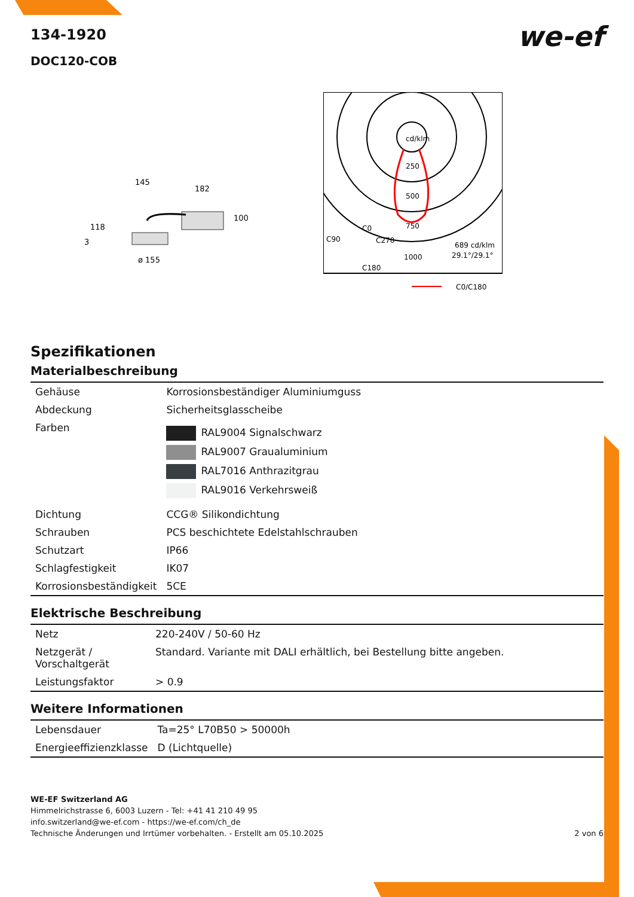we-ef
134-1920
DOC120-COB
145
182
118
3
100
ø 155
cd/klm
250
500
750
1000
C90
C0
C270
C180
689 cd/klm
29.1°/29.1°
C0/C180
Spezifikationen
Materialbeschreibung
| Gehäuse | Korrosionsbeständiger Aluminiumguss |
| Abdeckung | Sicherheitsglasscheibe |
| Farben | RAL9004 Signalschwarz RAL9007 Graualuminium RAL7016 Anthrazitgrau RAL9016 Verkehrsweiß |
| Dichtung | CCG® Silikondichtung |
| Schrauben | PCS beschichtete Edelstahlschrauben |
| Schutzart | IP66 |
| Schlagfestigkeit | IK07 |
| Korrosionsbeständigkeit | 5CE |
Elektrische Beschreibung
| Netz | 220-240V / 50-60 Hz |
| Netzgerät / Vorschaltgerät | Standard. Variante mit DALI erhältlich, bei Bestellung bitte angeben. |
| Leistungsfaktor | > 0.9 |
Weitere Informationen
| Lebensdauer | Ta=25° L70B50 > 50000h |
| Energieeffizienzklasse | D (Lichtquelle) |
WE-EF Switzerland AG
Himmelrichstrasse 6, 6003 Luzern - Tel: +41 41 210 49 95
info.switzerland@we-ef.com - https://we-ef.com/ch_de
Technische Änderungen und Irrtümer vorbehalten. - Erstellt am 05.10.2025 2 von 6